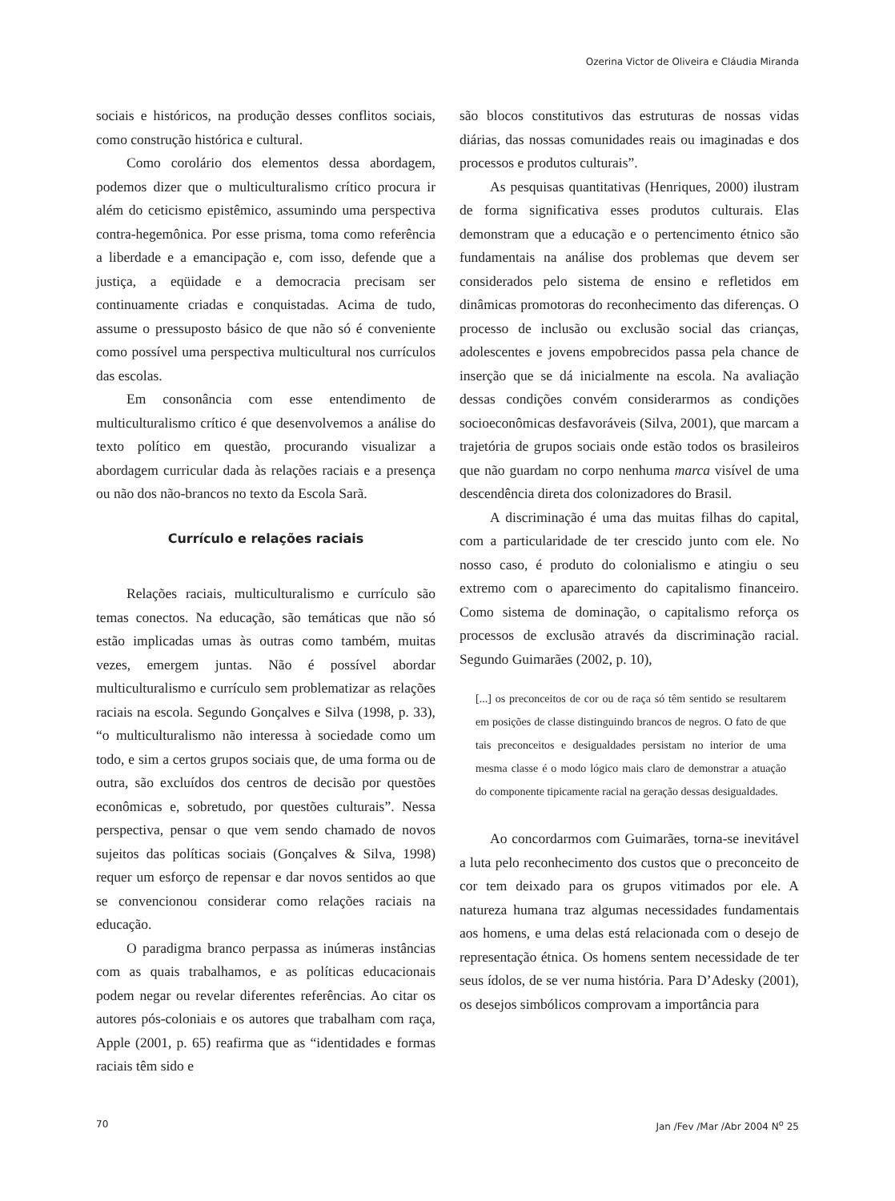Ozerina Victor de Oliveira e Cláudia Miranda
sociais e históricos, na produção desses conflitos sociais, como construção histórica e cultural.
Como corolário dos elementos dessa abordagem, podemos dizer que o multiculturalismo crítico procura ir além do ceticismo epistêmico, assumindo uma perspectiva contra-hegemônica. Por esse prisma, toma como referência a liberdade e a emancipação e, com isso, defende que a justiça, a eqüidade e a democracia precisam ser continuamente criadas e conquistadas. Acima de tudo, assume o pressuposto básico de que não só é conveniente como possível uma perspectiva multicultural nos currículos das escolas.
Em consonância com esse entendimento de multiculturalismo crítico é que desenvolvemos a análise do texto político em questão, procurando visualizar a abordagem curricular dada às relações raciais e a presença ou não dos não-brancos no texto da Escola Sarã.
Currículo e relações raciais
Relações raciais, multiculturalismo e currículo são temas conectos. Na educação, são temáticas que não só estão implicadas umas às outras como também, muitas vezes, emergem juntas. Não é possível abordar multiculturalismo e currículo sem problematizar as relações raciais na escola. Segundo Gonçalves e Silva (1998, p. 33), “o multiculturalismo não interessa à sociedade como um todo, e sim a certos grupos sociais que, de uma forma ou de outra, são excluídos dos centros de decisão por questões econômicas e, sobretudo, por questões culturais”. Nessa perspectiva, pensar o que vem sendo chamado de novos sujeitos das políticas sociais (Gonçalves & Silva, 1998) requer um esforço de repensar e dar novos sentidos ao que se convencionou considerar como relações raciais na educação.
O paradigma branco perpassa as inúmeras instâncias com as quais trabalhamos, e as políticas educacionais podem negar ou revelar diferentes referências. Ao citar os autores pós-coloniais e os autores que trabalham com raça, Apple (2001, p. 65) reafirma que as “identidades e formas raciais têm sido e
são blocos constitutivos das estruturas de nossas vidas diárias, das nossas comunidades reais ou imaginadas e dos processos e produtos culturais”.
As pesquisas quantitativas (Henriques, 2000) ilustram de forma significativa esses produtos culturais. Elas demonstram que a educação e o pertencimento étnico são fundamentais na análise dos problemas que devem ser considerados pelo sistema de ensino e refletidos em dinâmicas promotoras do reconhecimento das diferenças. O processo de inclusão ou exclusão social das crianças, adolescentes e jovens empobrecidos passa pela chance de inserção que se dá inicialmente na escola. Na avaliação dessas condições convém considerarmos as condições socioeconômicas desfavoráveis (Silva, 2001), que marcam a trajetória de grupos sociais onde estão todos os brasileiros que não guardam no corpo nenhuma marca visível de uma descendência direta dos colonizadores do Brasil.
A discriminação é uma das muitas filhas do capital, com a particularidade de ter crescido junto com ele. No nosso caso, é produto do colonialismo e atingiu o seu extremo com o aparecimento do capitalismo financeiro. Como sistema de dominação, o capitalismo reforça os processos de exclusão através da discriminação racial. Segundo Guimarães (2002, p. 10),
[...] os preconceitos de cor ou de raça só têm sentido se resultarem em posições de classe distinguindo brancos de negros. O fato de que tais preconceitos e desigualdades persistam no interior de uma mesma classe é o modo lógico mais claro de demonstrar a atuação do componente tipicamente racial na geração dessas desigualdades.
Ao concordarmos com Guimarães, torna-se inevitável a luta pelo reconhecimento dos custos que o preconceito de cor tem deixado para os grupos vitimados por ele. A natureza humana traz algumas necessidades fundamentais aos homens, e uma delas está relacionada com o desejo de representação étnica. Os homens sentem necessidade de ter seus ídolos, de se ver numa história. Para D’Adesky (2001), os desejos simbólicos comprovam a importância para
70 Jan /Fev /Mar /Abr 2004 N<sup>o</sup> 25